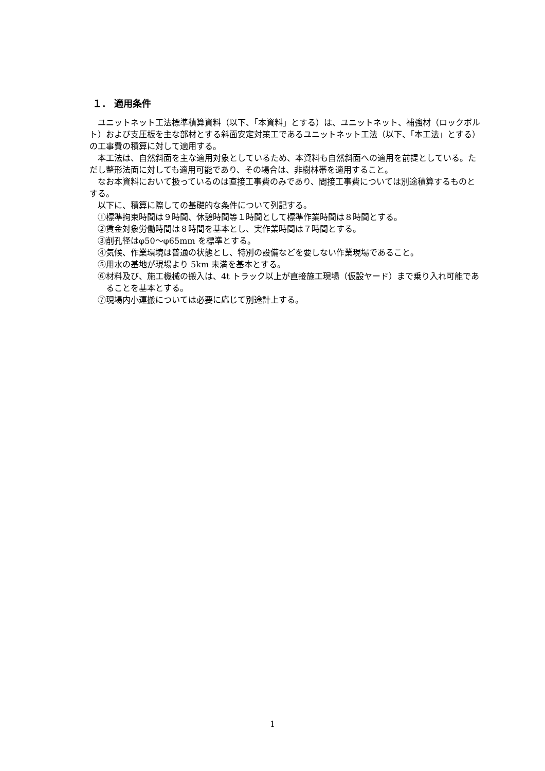１． 適用条件
ユニットネット工法標準積算資料（以下、「本資料」とする）は、ユニットネット、補強材（ロックボルト）および支圧板を主な部材とする斜面安定対策工であるユニットネット工法（以下、「本工法」とする）の工事費の積算に対して適用する。
本工法は、自然斜面を主な適用対象としているため、本資料も自然斜面への適用を前提としている。ただし整形法面に対しても適用可能であり、その場合は、非樹林帯を適用すること。
なお本資料において扱っているのは直接工事費のみであり、間接工事費については別途積算するものとする。
以下に、積算に際しての基礎的な条件について列記する。
①標準拘束時間は９時間、休憩時間等１時間として標準作業時間は８時間とする。
②賃金対象労働時間は８時間を基本とし、実作業時間は７時間とする。
③削孔径はφ50〜φ65mm を標準とする。
④気候、作業環境は普通の状態とし、特別の設備などを要しない作業現場であること。
⑤用水の基地が現場より 5km 未満を基本とする。
⑥材料及び、施工機械の搬入は、4t トラック以上が直接施工現場（仮設ヤード）まで乗り入れ可能であることを基本とする。
⑦現場内小運搬については必要に応じて別途計上する。
1